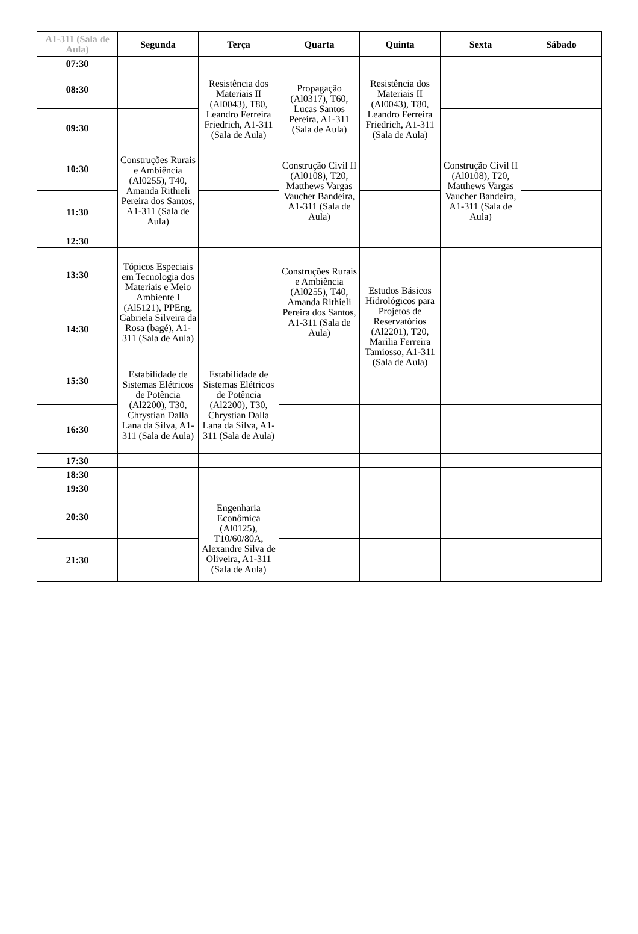| A1-311 (Sala de Aula) | Segunda | Terça | Quarta | Quinta | Sexta | Sábado |
| --- | --- | --- | --- | --- | --- | --- |
| 07:30 | | | | | | |
| 08:30 | | Resistência dos Materiais II (Al0043), T80, Leandro Ferreira Friedrich, A1-311 (Sala de Aula) | Propagação (Al0317), T60, Lucas Santos Pereira, A1-311 (Sala de Aula) | Resistência dos Materiais II (Al0043), T80, Leandro Ferreira Friedrich, A1-311 (Sala de Aula) | | |
| 09:30 | | | | | | |
| 10:30 | Construções Rurais e Ambiência (Al0255), T40, Amanda Rithieli Pereira dos Santos, A1-311 (Sala de Aula) | | Construção Civil II (Al0108), T20, Matthews Vargas Vaucher Bandeira, A1-311 (Sala de Aula) | | Construção Civil II (Al0108), T20, Matthews Vargas Vaucher Bandeira, A1-311 (Sala de Aula) | |
| 11:30 | | | | | | |
| 12:30 | | | | | | |
| 13:30 | Tópicos Especiais em Tecnologia dos Materiais e Meio Ambiente I (Al5121), PPEng, Gabriela Silveira da Rosa (bagé), A1-311 (Sala de Aula) | | Construções Rurais e Ambiência (Al0255), T40, Amanda Rithieli Pereira dos Santos, A1-311 (Sala de Aula) | Estudos Básicos Hidrológicos para Projetos de Reservatórios (Al2201), T20, Marilia Ferreira Tamiosso, A1-311 (Sala de Aula) | | |
| 14:30 | | | | | | |
| 15:30 | Estabilidade de Sistemas Elétricos de Potência (Al2200), T30, Chrystian Dalla Lana da Silva, A1-311 (Sala de Aula) | Estabilidade de Sistemas Elétricos de Potência (Al2200), T30, Chrystian Dalla Lana da Silva, A1-311 (Sala de Aula) | | | | |
| 16:30 | | | | | | |
| 17:30 | | | | | | |
| 18:30 | | | | | | |
| 19:30 | | | | | | |
| 20:30 | | Engenharia Econômica (Al0125), T10/60/80A, Alexandre Silva de Oliveira, A1-311 (Sala de Aula) | | | | |
| 21:30 | | | | | | |